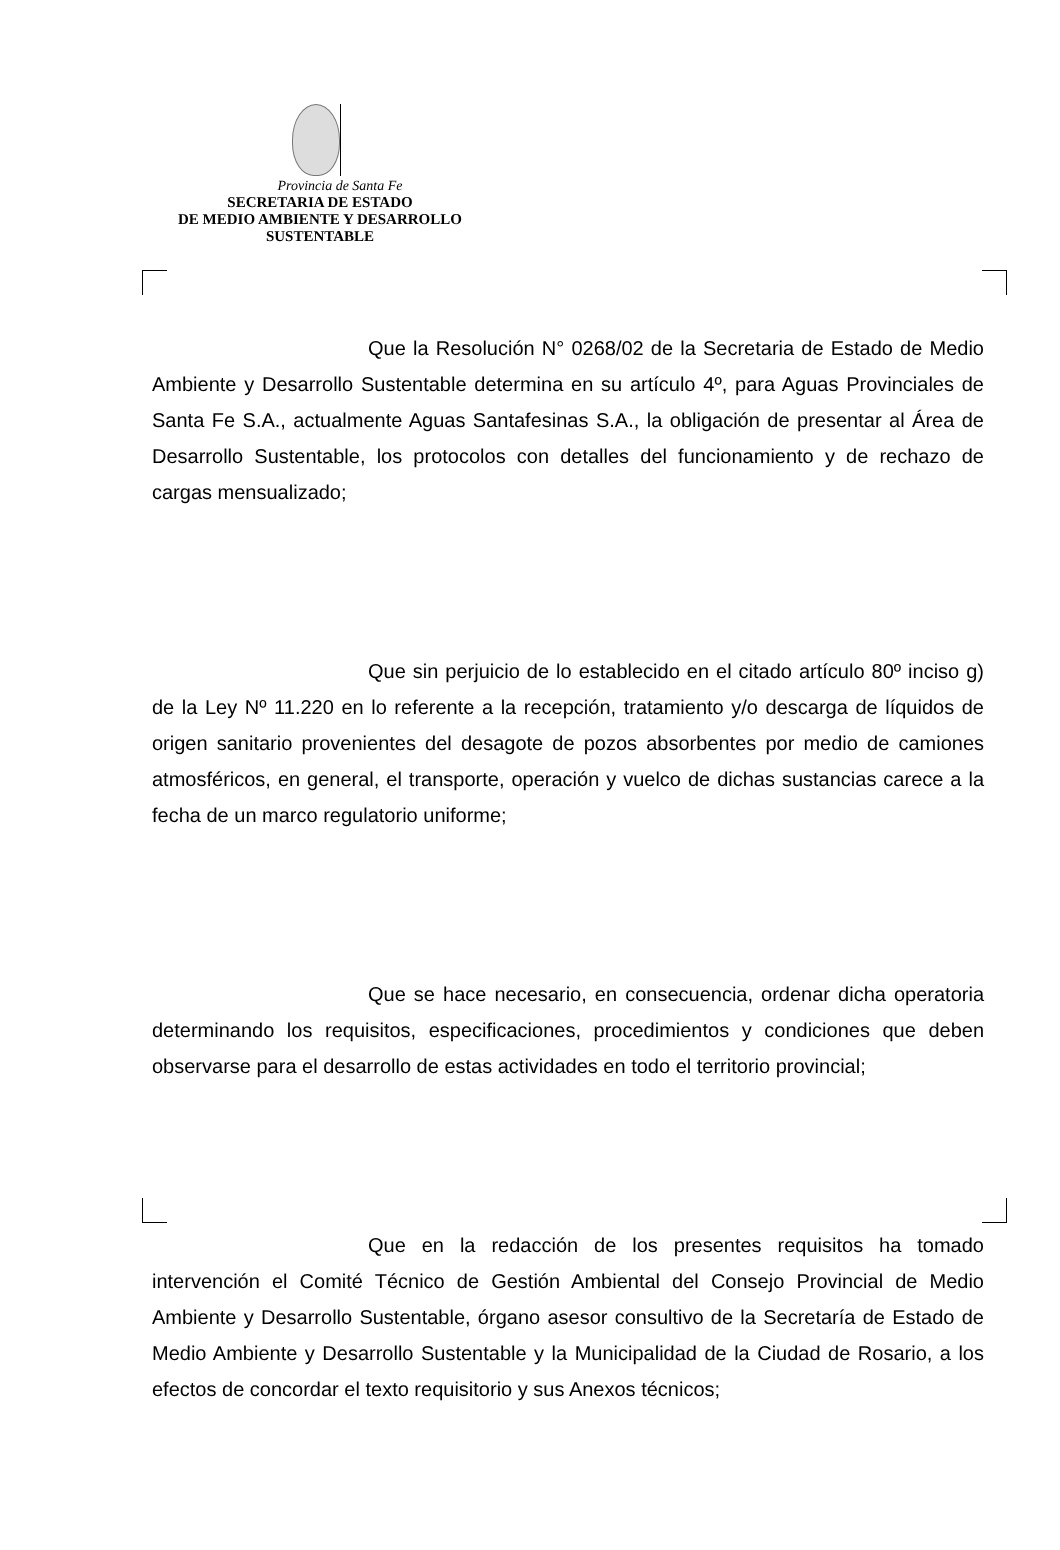Provincia de Santa Fe
SECRETARIA DE ESTADO
DE MEDIO AMBIENTE Y DESARROLLO
SUSTENTABLE
Que la Resolución N° 0268/02 de la Secretaria de Estado de Medio Ambiente y Desarrollo Sustentable determina en su artículo 4º, para Aguas Provinciales de Santa Fe S.A., actualmente Aguas Santafesinas S.A., la obligación de presentar al Área de Desarrollo Sustentable, los protocolos con detalles del funcionamiento y de rechazo de cargas mensualizado;
Que sin perjuicio de lo establecido en el citado artículo 80º inciso g) de la Ley Nº 11.220 en lo referente a la recepción, tratamiento y/o descarga de líquidos de origen sanitario provenientes del desagote de pozos absorbentes por medio de camiones atmosféricos, en general, el transporte, operación y vuelco de dichas sustancias carece a la fecha de un marco regulatorio uniforme;
Que se hace necesario, en consecuencia, ordenar dicha operatoria determinando los requisitos, especificaciones, procedimientos y condiciones que deben observarse para el desarrollo de estas actividades en todo el territorio provincial;
Que en la redacción de los presentes requisitos ha tomado intervención el Comité Técnico de Gestión Ambiental del Consejo Provincial de Medio Ambiente y Desarrollo Sustentable, órgano asesor consultivo de la Secretaría de Estado de Medio Ambiente y Desarrollo Sustentable y la Municipalidad de la Ciudad de Rosario, a los efectos de concordar el texto requisitorio y sus Anexos técnicos;